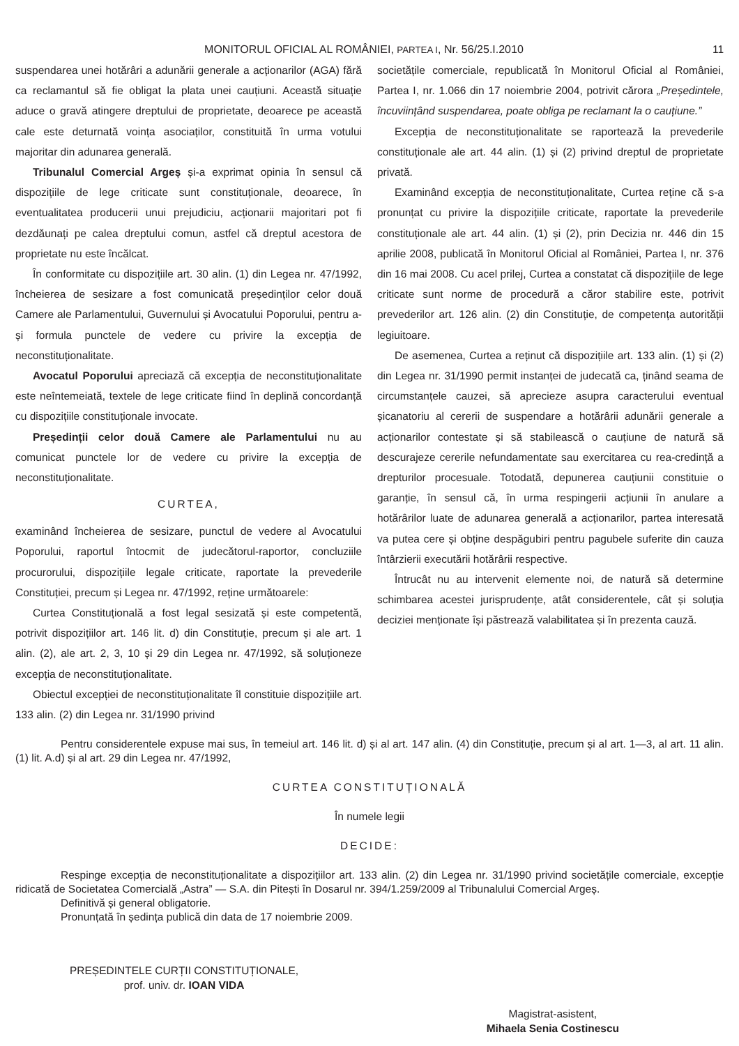MONITORUL OFICIAL AL ROMÂNIEI, PARTEA I, Nr. 56/25.I.2010 11
suspendarea unei hotărâri a adunării generale a acționarilor (AGA) fără ca reclamantul să fie obligat la plata unei cauțiuni. Această situație aduce o gravă atingere dreptului de proprietate, deoarece pe această cale este deturnată voința asociaților, constituită în urma votului majoritar din adunarea generală.
Tribunalul Comercial Argeș și-a exprimat opinia în sensul că dispozițiile de lege criticate sunt constituționale, deoarece, în eventualitatea producerii unui prejudiciu, acționarii majoritari pot fi dezdăunați pe calea dreptului comun, astfel că dreptul acestora de proprietate nu este încălcat.
În conformitate cu dispozițiile art. 30 alin. (1) din Legea nr. 47/1992, încheierea de sesizare a fost comunicată președinților celor două Camere ale Parlamentului, Guvernului și Avocatului Poporului, pentru a-și formula punctele de vedere cu privire la excepția de neconstituționalitate.
Avocatul Poporului apreciază că excepția de neconstituționalitate este neîntemeiată, textele de lege criticate fiind în deplină concordanță cu dispozițiile constituționale invocate.
Președinții celor două Camere ale Parlamentului nu au comunicat punctele lor de vedere cu privire la excepția de neconstituționalitate.
CURTEA,
examinând încheierea de sesizare, punctul de vedere al Avocatului Poporului, raportul întocmit de judecătorul-raportor, concluziile procurorului, dispozițiile legale criticate, raportate la prevederile Constituției, precum și Legea nr. 47/1992, reține următoarele:
Curtea Constituțională a fost legal sesizată și este competentă, potrivit dispozițiilor art. 146 lit. d) din Constituție, precum și ale art. 1 alin. (2), ale art. 2, 3, 10 și 29 din Legea nr. 47/1992, să soluționeze excepția de neconstituționalitate.
Obiectul excepției de neconstituționalitate îl constituie dispozițiile art. 133 alin. (2) din Legea nr. 31/1990 privind
societățile comerciale, republicată în Monitorul Oficial al României, Partea I, nr. 1.066 din 17 noiembrie 2004, potrivit cărora „Președintele, încuviințând suspendarea, poate obliga pe reclamant la o cauțiune.”
Excepția de neconstituționalitate se raportează la prevederile constituționale ale art. 44 alin. (1) și (2) privind dreptul de proprietate privată.
Examinând excepția de neconstituționalitate, Curtea reține că s-a pronunțat cu privire la dispozițiile criticate, raportate la prevederile constituționale ale art. 44 alin. (1) și (2), prin Decizia nr. 446 din 15 aprilie 2008, publicată în Monitorul Oficial al României, Partea I, nr. 376 din 16 mai 2008. Cu acel prilej, Curtea a constatat că dispozițiile de lege criticate sunt norme de procedură a căror stabilire este, potrivit prevederilor art. 126 alin. (2) din Constituție, de competența autorității legiuitoare.
De asemenea, Curtea a reținut că dispozițiile art. 133 alin. (1) și (2) din Legea nr. 31/1990 permit instanței de judecată ca, ținând seama de circumstanțele cauzei, să aprecieze asupra caracterului eventual șicanatoriu al cererii de suspendare a hotărârii adunării generale a acționarilor contestate și să stabilească o cauțiune de natură să descurajeze cererile nefundamentate sau exercitarea cu rea-credință a drepturilor procesuale. Totodată, depunerea cauțiunii constituie o garanție, în sensul că, în urma respingerii acțiunii în anulare a hotărârilor luate de adunarea generală a acționarilor, partea interesată va putea cere și obține despăgubiri pentru pagubele suferite din cauza întârzierii executării hotărârii respective.
Întrucât nu au intervenit elemente noi, de natură să determine schimbarea acestei jurisprudențe, atât considerentele, cât și soluția deciziei menționate își păstrează valabilitatea și în prezenta cauză.
Pentru considerentele expuse mai sus, în temeiul art. 146 lit. d) și al art. 147 alin. (4) din Constituție, precum și al art. 1—3, al art. 11 alin. (1) lit. A.d) și al art. 29 din Legea nr. 47/1992,
CURTEA CONSTITUȚIONALĂ
În numele legii
DECIDE:
Respinge excepția de neconstituționalitate a dispozițiilor art. 133 alin. (2) din Legea nr. 31/1990 privind societățile comerciale, excepție ridicată de Societatea Comercială „Astra” — S.A. din Pitești în Dosarul nr. 394/1.259/2009 al Tribunalului Comercial Argeș.
Definitivă și general obligatorie.
Pronunțată în ședința publică din data de 17 noiembrie 2009.
PREȘEDINTELE CURȚII CONSTITUȚIONALE,
prof. univ. dr. IOAN VIDA
Magistrat-asistent,
Mihaela Senia Costinescu